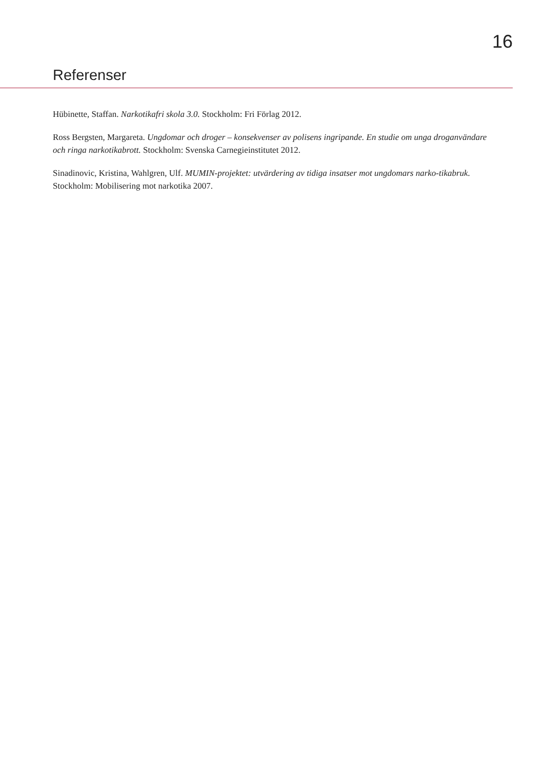16
Referenser
Hübinette, Staffan. Narkotikafri skola 3.0. Stockholm: Fri Förlag 2012.
Ross Bergsten, Margareta. Ungdomar och droger – konsekvenser av polisens ingripande. En studie om unga droganvändare och ringa narkotikabrott. Stockholm: Svenska Carnegieinstitutet 2012.
Sinadinovic, Kristina, Wahlgren, Ulf. MUMIN-projektet: utvärdering av tidiga insatser mot ungdomars narko-tikabruk. Stockholm: Mobilisering mot narkotika 2007.